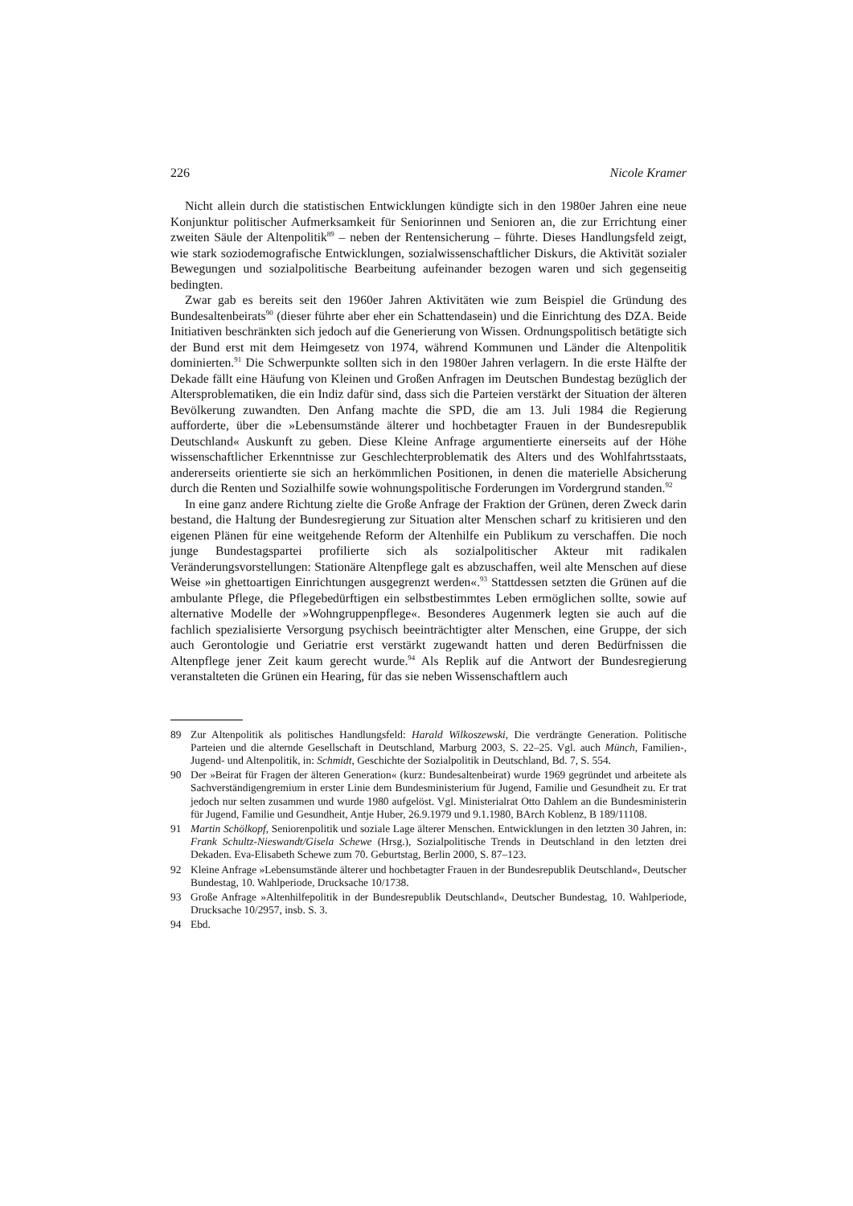226 Nicole Kramer
Nicht allein durch die statistischen Entwicklungen kündigte sich in den 1980er Jahren eine neue Konjunktur politischer Aufmerksamkeit für Seniorinnen und Senioren an, die zur Errichtung einer zweiten Säule der Altenpolitik<sup>89</sup> – neben der Rentensicherung – führte. Dieses Handlungsfeld zeigt, wie stark soziodemografische Entwicklungen, sozialwissenschaftlicher Diskurs, die Aktivität sozialer Bewegungen und sozialpolitische Bearbeitung aufeinander bezogen waren und sich gegenseitig bedingten.
Zwar gab es bereits seit den 1960er Jahren Aktivitäten wie zum Beispiel die Gründung des Bundesaltenbeirats<sup>90</sup> (dieser führte aber eher ein Schattendasein) und die Einrichtung des DZA. Beide Initiativen beschränkten sich jedoch auf die Generierung von Wissen. Ordnungspolitisch betätigte sich der Bund erst mit dem Heimgesetz von 1974, während Kommunen und Länder die Altenpolitik dominierten.<sup>91</sup> Die Schwerpunkte sollten sich in den 1980er Jahren verlagern. In die erste Hälfte der Dekade fällt eine Häufung von Kleinen und Großen Anfragen im Deutschen Bundestag bezüglich der Altersproblematiken, die ein Indiz dafür sind, dass sich die Parteien verstärkt der Situation der älteren Bevölkerung zuwandten. Den Anfang machte die SPD, die am 13. Juli 1984 die Regierung aufforderte, über die »Lebensumstände älterer und hochbetagter Frauen in der Bundesrepublik Deutschland« Auskunft zu geben. Diese Kleine Anfrage argumentierte einerseits auf der Höhe wissenschaftlicher Erkenntnisse zur Geschlechterproblematik des Alters und des Wohlfahrtsstaats, andererseits orientierte sie sich an herkömmlichen Positionen, in denen die materielle Absicherung durch die Renten und Sozialhilfe sowie wohnungspolitische Forderungen im Vordergrund standen.<sup>92</sup>
In eine ganz andere Richtung zielte die Große Anfrage der Fraktion der Grünen, deren Zweck darin bestand, die Haltung der Bundesregierung zur Situation alter Menschen scharf zu kritisieren und den eigenen Plänen für eine weitgehende Reform der Altenhilfe ein Publikum zu verschaffen. Die noch junge Bundestagspartei profilierte sich als sozialpolitischer Akteur mit radikalen Veränderungsvorstellungen: Stationäre Altenpflege galt es abzuschaffen, weil alte Menschen auf diese Weise »in ghettoartigen Einrichtungen ausgegrenzt werden«.<sup>93</sup> Stattdessen setzten die Grünen auf die ambulante Pflege, die Pflegebedürftigen ein selbstbestimmtes Leben ermöglichen sollte, sowie auf alternative Modelle der »Wohngruppenpflege«. Besonderes Augenmerk legten sie auch auf die fachlich spezialisierte Versorgung psychisch beeinträchtigter alter Menschen, eine Gruppe, der sich auch Gerontologie und Geriatrie erst verstärkt zugewandt hatten und deren Bedürfnissen die Altenpflege jener Zeit kaum gerecht wurde.<sup>94</sup> Als Replik auf die Antwort der Bundesregierung veranstalteten die Grünen ein Hearing, für das sie neben Wissenschaftlern auch
89 Zur Altenpolitik als politisches Handlungsfeld: Harald Wilkoszewski, Die verdrängte Generation. Politische Parteien und die alternde Gesellschaft in Deutschland, Marburg 2003, S. 22–25. Vgl. auch Münch, Familien-, Jugend- und Altenpolitik, in: Schmidt, Geschichte der Sozialpolitik in Deutschland, Bd. 7, S. 554.
90 Der »Beirat für Fragen der älteren Generation« (kurz: Bundesaltenbeirat) wurde 1969 gegründet und arbeitete als Sachverständigengremium in erster Linie dem Bundesministerium für Jugend, Familie und Gesundheit zu. Er trat jedoch nur selten zusammen und wurde 1980 aufgelöst. Vgl. Ministerialrat Otto Dahlem an die Bundesministerin für Jugend, Familie und Gesundheit, Antje Huber, 26.9.1979 und 9.1.1980, BArch Koblenz, B 189/11108.
91 Martin Schölkopf, Seniorenpolitik und soziale Lage älterer Menschen. Entwicklungen in den letzten 30 Jahren, in: Frank Schultz-Nieswandt/Gisela Schewe (Hrsg.), Sozialpolitische Trends in Deutschland in den letzten drei Dekaden. Eva-Elisabeth Schewe zum 70. Geburtstag, Berlin 2000, S. 87–123.
92 Kleine Anfrage »Lebensumstände älterer und hochbetagter Frauen in der Bundesrepublik Deutschland«, Deutscher Bundestag, 10. Wahlperiode, Drucksache 10/1738.
93 Große Anfrage »Altenhilfepolitik in der Bundesrepublik Deutschland«, Deutscher Bundestag, 10. Wahlperiode, Drucksache 10/2957, insb. S. 3.
94 Ebd.